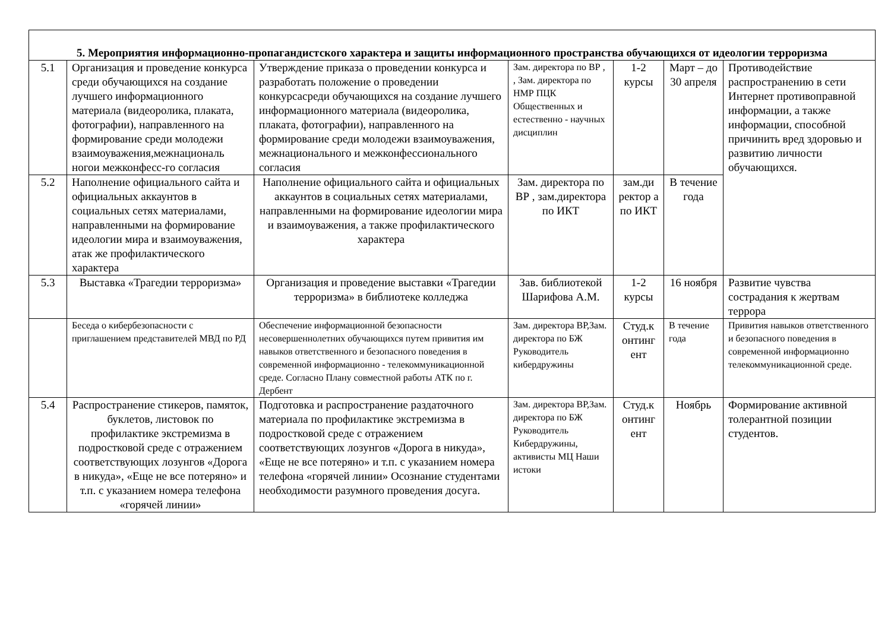| 5. Мероприятия информационно-пропагандистского характера и защиты информационного пространства обучающихся от идеологии терроризма | | | | | | |
| 5.1 | Организация и проведение конкурса среди обучающихся на создание лучшего информационного материала (видеоролика, плаката, фотографии), направленного на формирование среди молодежи взаимоуважения,межнациональ ногои межконфесс-го согласия | Утверждение приказа о проведении конкурса и разработать положение о проведении конкурсасреди обучающихся на создание лучшего информационного материала (видеоролика, плаката, фотографии), направленного на формирование среди молодежи взаимоуважения, межнационального и межконфессионального согласия | Зам. директора по ВР , , Зам. директора по НМР ПЦК Общественных и естественно - научных дисциплин | 1-2 курсы | Март – до 30 апреля | Противодействие распространению в сети Интернет противоправной информации, а также информации, способной причинить вред здоровью и развитию личности обучающихся. |
| 5.2 | Наполнение официального сайта и официальных аккаунтов в социальных сетях материалами, направленными на формирование идеологии мира и взаимоуважения, атак же профилактического характера | Наполнение официального сайта и официальных аккаунтов в социальных сетях материалами, направленными на формирование идеологии мира и взаимоуважения, а также профилактического характера | Зам. директора по ВР , зам.директора по ИКТ | зам.ди ректор а по ИКТ | В течение года | |
| 5.3 | Выставка «Трагедии терроризма» | Организация и проведение выставки «Трагедии терроризма» в библиотеке колледжа | Зав. библиотекой Шарифова А.М. | 1-2 курсы | 16 ноября | Развитие чувства сострадания к жертвам террора |
| | Беседа о кибербезопасности с приглашением представителей МВД по РД | Обеспечение информационной безопасности несовершеннолетних обучающихся путем привития им навыков ответственного и безопасного поведения в современной информационно - телекоммуникационной среде. Согласно Плану совместной работы АТК по г. Дербент | Зам. директора ВР,Зам. директора по БЖ Руководитель кибердружины | Студ.к онтинг ент | В течение года | Привития навыков ответственного и безопасного поведения в современной информационно телекоммуникационной среде. |
| 5.4 | Распространение стикеров, памяток, буклетов, листовок по профилактике экстремизма в подростковой среде с отражением соответствующих лозунгов «Дорога в никуда», «Еще не все потеряно» и т.п. с указанием номера телефона «горячей линии» | Подготовка и распространение раздаточного материала по профилактике экстремизма в подростковой среде с отражением соответствующих лозунгов «Дорога в никуда», «Еще не все потеряно» и т.п. с указанием номера телефона «горячей линии» Осознание студентами необходимости разумного проведения досуга. | Зам. директора ВР,Зам. директора по БЖ Руководитель Кибердружины, активисты МЦ Наши истоки | Студ.к онтинг ент | Ноябрь | Формирование активной толерантной позиции студентов. |